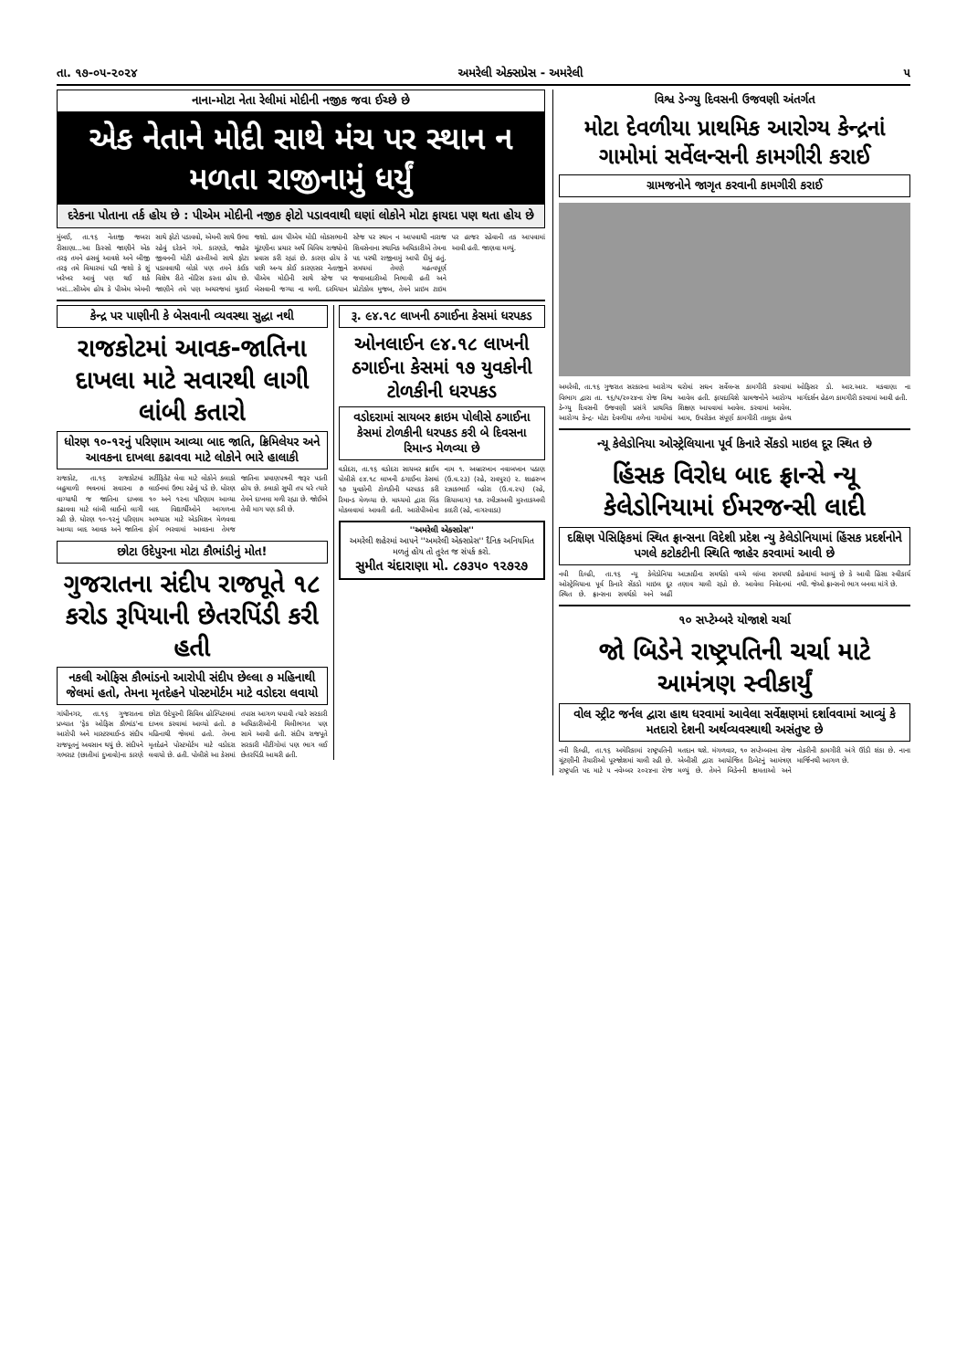તા. ૧૭-૦૫-૨૦૨૪ અમરેલી એક્સપ્રેસ - અમરેલી ૫
નાના-મોટા નેતા રેલીમાં મોદીની નજીક જવા ઈચ્છે છે
એક નેતાને મોદી સાથે મંચ પર સ્થાન ન મળતા રાજીનામું ધર્યું
દરેકના પોતાના તર્ક હોય છે : પીએમ મોદીની નજીક ફોટો પડાવવાથી ઘણાં લોકોને મોટા ફાયદા પણ થતા હોય છે
મુંબઈ, તા.૧૬ નેતાજી જબરા રીસાણા...આ કિસ્સો જાણીને એક તરફ તમને હસવું આવશે અને બીજી તરફ તમે વિચારમાં પડી જશો કે શું ખરેખર આવું પણ થઈ શકે ખરાં...સીએમ હોય કે પીએમ એમની સાથે ફોટો પડાવવો, એમની સાથે ઉભા રહેવું દરેકને ગમે. કારણકે, જાહેર જીવનની મોટી હસ્તીઓ સાથે ફોટા પડાવવાથી લોકો પણ તમને કંઈક વિશેષ રીતે નોટિસ કરતા હોય છે. જાણીને તમે પણ અચરજમાં મુકાઈ જશો. હાલ પીએમ મોદી લોકસભાની ચૂંટણીના પ્રચાર અર્થે વિવિધ રાજ્યોનો પ્રવાસ કરી રહ્યાં છે. કારણ હોય કે પછી અન્ય કોઈ કારણસર નેતાજીને પીએમ મોદીની સાથે સ્ટેજ પર બેસવાની જગ્યા ના મળી. દરમિયાન સ્ટેજ પર સ્થાન ન આપવાથી નારાજ શિવસેનાના સ્થાનિક અધિકારીએ તેમના પદ પરથી રાજીનામું આપી દીધું હતું. સમયમાં તેમણે મહત્વપૂર્ણ જવાબદારીઓ નિભાવી હતી અને પ્રોટોકોલ મુજબ, તેમને પ્રાઇમ ટાઇમ પર હાજર રહેવાની તક આપવામાં આવી હતી. જાણવા મળ્યું.
કેન્દ્ર પર પાણીની કે બેસવાની વ્યવસ્થા સુદ્ધા નથી
રાજકોટમાં આવક-જાતિના દાખલા માટે સવારથી લાગી લાંબી કતારો
ધોરણ ૧૦-૧૨નું પરિણામ આવ્યા બાદ જાતિ, ક્રિમિલેયર અને આવકના દાખલા કઢાવવા માટે લોકોને ભારે હાલાકી
રાજકોટ, તા.૧૬ રાજકોટમાં બહુમાળી ભવનમાં સવારના ૭ વાગ્યાથી જ જાતિના દાખલા કઢાવવા માટે લાંબી લાઈનો લાગી રહી છે. ધોરણ ૧૦-૧૨નું પરિણામ આવ્યા બાદ આવક અને જાતિના સર્ટીફિકેટ લેવા માટે લોકોને કલાકો લાઈનમાં ઉભા રહેવું પડે છે. ધોરણ ૧૦ અને ૧૨ના પરિણામ આવ્યા બાદ વિદ્યાર્થીઓને આગળના અભ્યાસ માટે એડમિશન મેળવવા ફોર્મ ભરવામાં આવકના તેમજ જાતિના પ્રમાણપત્રની જરૂર પડતી હોય છે. કલાકો સુધી તપ ધરે ત્યારે તેમને દાખલા મળી રહ્યા છે. જોઈએ તેવી માગ પણ કરી છે.
છોટા ઉદેપુરના મોટા કૌભાંડીનું મોત!
ગુજરાતના સંદીપ રાજપૂતે ૧૮ કરોડ રૂપિયાની છેતરપિંડી કરી હતી
નકલી ઓફિસ કૌભાંડનો આરોપી સંદીપ છેલ્લા ૭ મહિનાથી જેલમાં હતો, તેમના મૃતદેહને પોસ્ટમોર્ટમ માટે વડોદરા લવાયો
ગાંધીનગર, તા.૧૬ ગુજરાતના પ્રખ્યાત 'ફેક ઓફિસ કૌભાંડ'ના આરોપી અને માસ્ટરમાઈન્ડ સંદીપ રાજપૂતનું અવસાન થયું છે. સંદીપને ગભરાટ (છાતીમાં દુખાવો)ના કારણે છોટા ઉદેપુરની સિવિલ હોસ્પિટલમાં દાખલ કરવામાં આવ્યો હતો. ૭ મહિનાથી જેલમાં હતો. તેમના મૃતદેહને પોસ્ટમોર્ટમ માટે વડોદરા લવાયો છે. હતી. પોલીસે આ કેસમાં તપાસ આગળ ધપાવી ત્યારે સરકારી અધિકારીઓની મિલીભગત પણ સામે આવી હતી. સંદીપ રાજપૂતે સરકારી મીટીંગોમાં પણ ભાગ લઈ છેતરપિંડી આચરી હતી.
રૂ. ૯૪.૧૮ લાખની ઠગાઈના કેસમાં ધરપકડ
ઓનલાઈન ૯૪.૧૮ લાખની ઠગાઈના કેસમાં ૧૭ યુવકોની ટોળકીની ધરપકડ
વડોદરામાં સાયબર ક્રાઇમ પોલીસે ઠગાઈના કેસમાં ટોળકીની ધરપકડ કરી બે દિવસના રિમાન્ડ મેળવ્યા છે
વડોદરા, તા.૧૬ વડોદરા સાયબર ક્રાઈમ પોલીસે ૯૪.૧૮ લાખની ઠગાઈના કેસમાં ૧૭ યુવકોની ટોળકીની ધરપકડ કરી રિમાન્ડ મેળવ્યા છે. માધ્યમો દ્વારા લિંક મોકલવામાં આવતી હતી. આરોપીઓના નામ ૧. અબ્રારખાન નવાબખાન પઠાણ (ઉ.વ.૨૩) (રહે, રાવપુરા) ૨. શાહરુખ રઝાકભાઈ વ્હોરા (ઉ.વ.૨૫) (રહે, શિયાબાગ) ૧૭. રમીઝઅલી મુસ્તાકઅલી કાદરી (રહે, નાગરવાડા)
''અમરેલી એક્સપ્રેસ''
અમરેલી શહેરમાં આપને ''અમરેલી એક્સપ્રેસ'' દૈનિક અનિયમિત મળતું હોય તો તુરંત જ સંપર્ક કરો.
સુમીત ચંદારાણા મો. ૮૭૩૫૦ ૧૨૭૨૭
વિશ્વ ડેન્ગ્યુ દિવસની ઉજવણી અંતર્ગત
મોટા દેવળીયા પ્રાથમિક આરોગ્ય કેન્દ્રનાં ગામોમાં સર્વેલન્સની કામગીરી કરાઈ
ગ્રામજનોને જાગૃત કરવાની કામગીરી કરાઈ
અમરેલી, તા.૧૬ ગુજરાત સરકારના આરોગ્ય વિભાગ દ્વારા તા. ૧૬/૫/૨૦૨૪ના રોજ વિશ્વ ડેન્ગ્યુ દિવસની ઉજવણી પ્રસંગે પ્રાથમિક આરોગ્ય કેન્દ્ર- મોટા દેવળીયા તળેના ગામોમાં ઘરોમાં સઘન સર્વેલન્સ કામગીરી કરવામાં આવેલ હતી. ફાયદાવિશે ગ્રામજનોને આરોગ્ય શિક્ષણ આપવામાં આવેલ. કરવામાં આવેલ. આમ, ઉપરોક્ત સંપૂર્ણ કામગીરી તાલુકા હેલ્થ ઓફિસર ડો. આર.આર. મકવાણા ના માર્ગદર્શન હેઠળ કામગીરી કરવામાં આવી હતી.
ન્યૂ કેલેડોનિયા ઓસ્ટ્રેલિયાના પૂર્વ કિનારે સેંકડો માઇલ દૂર સ્થિત છે
હિંસક વિરોધ બાદ ફ્રાન્સે ન્યૂ કેલેડોનિયામાં ઈમરજન્સી લાદી
દક્ષિણ પેસિફિકમાં સ્થિત ફ્રાન્સના વિદેશી પ્રદેશ ન્યુ કેલેડોનિયામાં હિંસક પ્રદર્શનોને પગલે કટોકટીની સ્થિતિ જાહેર કરવામાં આવી છે
નવી દિલ્હી, તા.૧૬ ન્યૂ કેલેડોનિયા ઓસ્ટ્રેલિયાના પૂર્વ કિનારે સેંકડો માઇલ દૂર સ્થિત છે. ફ્રાન્સના સમર્થકો અને અહીં આઝાદીના સમર્થકો વચ્ચે લાંબા સમયથી તણાવ ચાલી રહ્યો છે. આવેલા નિવેદનમાં કહેવામાં આવ્યું છે કે આવી હિંસા સ્વીકાર્ય નથી. જેઓ ફ્રાન્સનો ભાગ બનવા માંગે છે.
૧૦ સપ્ટેમ્બરે યોજાશે ચર્ચા
જો બિડેને રાષ્ટ્રપતિની ચર્ચા માટે આમંત્રણ સ્વીકાર્યું
વોલ સ્ટ્રીટ જર્નલ દ્વારા હાથ ધરવામાં આવેલા સર્વેક્ષણમાં દર્શાવવામાં આવ્યું કે મતદારો દેશની અર્થવ્યવસ્થાથી અસંતુષ્ટ છે
નવી દિલ્હી, તા.૧૬ અમેરિકામાં રાષ્ટ્રપતિની ચૂંટણીની તૈયારીઓ પૂરજોશમાં ચાલી રહી છે. રાષ્ટ્રપતિ પદ માટે ૫ નવેમ્બર ૨૦૨૪ના રોજ મતદાન થશે. મંગળવાર, ૧૦ સપ્ટેમ્બરના રોજ એબીસી દ્વારા આયોજિત ડિબેટનું આમંત્રણ મળ્યું છે. તેમને બિડેનની ક્ષમતાઓ અને નોકરીની કામગીરી અંગે ઊંડી શંકા છે. નાના માર્જિનથી આગળ છે.